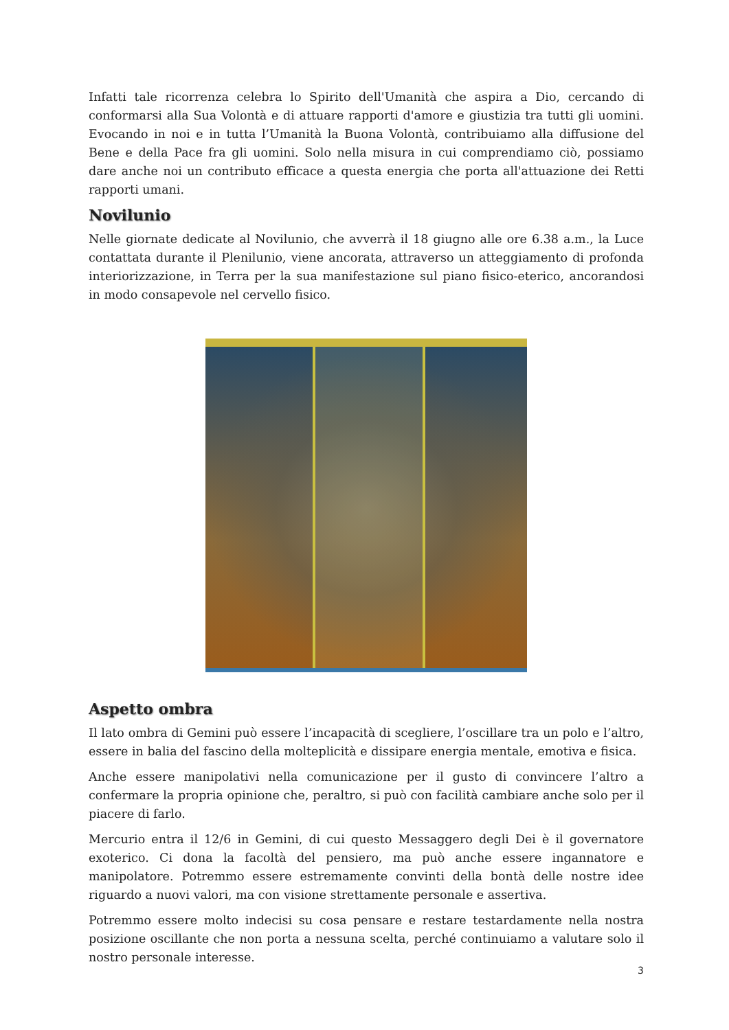Infatti tale ricorrenza celebra lo Spirito dell'Umanità che aspira a Dio, cercando di conformarsi alla Sua Volontà e di attuare rapporti d'amore e giustizia tra tutti gli uomini. Evocando in noi e in tutta l’Umanità la Buona Volontà, contribuiamo alla diffusione del Bene e della Pace fra gli uomini. Solo nella misura in cui comprendiamo ciò, possiamo dare anche noi un contributo efficace a questa energia che porta all'attuazione dei Retti rapporti umani.
Novilunio
Nelle giornate dedicate al Novilunio, che avverrà il 18 giugno alle ore 6.38 a.m., la Luce contattata durante il Plenilunio, viene ancorata, attraverso un atteggiamento di profonda interiorizzazione, in Terra per la sua manifestazione sul piano fisico-eterico, ancorandosi in modo consapevole nel cervello fisico.
Aspetto ombra
Il lato ombra di Gemini può essere l’incapacità di scegliere, l’oscillare tra un polo e l’altro, essere in balia del fascino della molteplicità e dissipare energia mentale, emotiva e fisica.
Anche essere manipolativi nella comunicazione per il gusto di convincere l’altro a confermare la propria opinione che, peraltro, si può con facilità cambiare anche solo per il piacere di farlo.
Mercurio entra il 12/6 in Gemini, di cui questo Messaggero degli Dei è il governatore exoterico. Ci dona la facoltà del pensiero, ma può anche essere ingannatore e manipolatore. Potremmo essere estremamente convinti della bontà delle nostre idee riguardo a nuovi valori, ma con visione strettamente personale e assertiva.
Potremmo essere molto indecisi su cosa pensare e restare testardamente nella nostra posizione oscillante che non porta a nessuna scelta, perché continuiamo a valutare solo il nostro personale interesse.
3